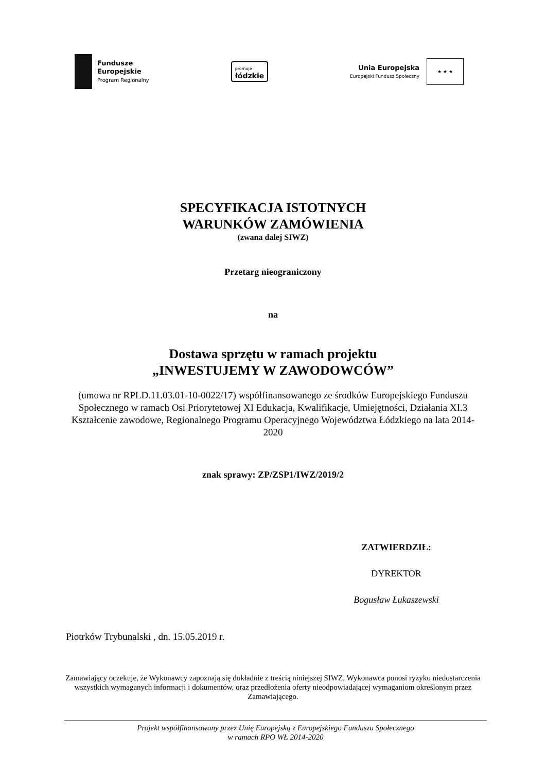Fundusze
Europejskie
Program Regionalny
promuje
łódzkie
Unia Europejska
Europejski Fundusz Społeczny
★ ★ ★
SPECYFIKACJA ISTOTNYCH
WARUNKÓW ZAMÓWIENIA
(zwana dalej SIWZ)
Przetarg nieograniczony
na
Dostawa sprzętu w ramach projektu
„INWESTUJEMY W ZAWODOWCÓW”
(umowa nr RPLD.11.03.01-10-0022/17) współfinansowanego ze środków Europejskiego Funduszu Społecznego w ramach Osi Priorytetowej XI Edukacja, Kwalifikacje, Umiejętności, Działania XI.3 Kształcenie zawodowe, Regionalnego Programu Operacyjnego Województwa Łódzkiego na lata 2014-2020
znak sprawy: ZP/ZSP1/IWZ/2019/2
ZATWIERDZIŁ:
DYREKTOR
Bogusław Łukaszewski
Piotrków Trybunalski , dn. 15.05.2019 r.
Zamawiający oczekuje, że Wykonawcy zapoznają się dokładnie z treścią niniejszej SIWZ. Wykonawca ponosi ryzyko niedostarczenia wszystkich wymaganych informacji i dokumentów, oraz przedłożenia oferty nieodpowiadającej wymaganiom określonym przez Zamawiającego.
Projekt współfinansowany przez Unię Europejską z Europejskiego Funduszu Społecznego
w ramach RPO WŁ 2014-2020